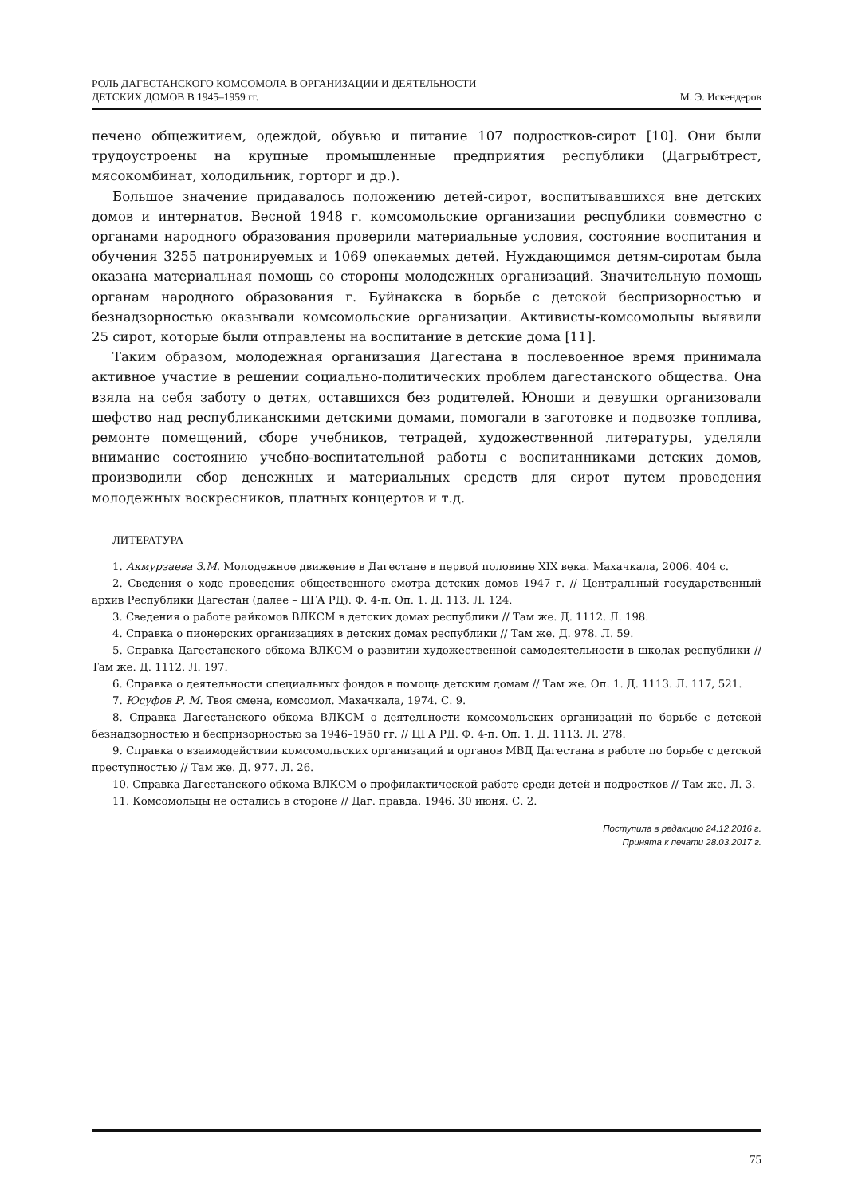РОЛЬ ДАГЕСТАНСКОГО КОМСОМОЛА В ОРГАНИЗАЦИИ И ДЕЯТЕЛЬНОСТИ
ДЕТСКИХ ДОМОВ В 1945–1959 гг.
М. Э. Искендеров
печено общежитием, одеждой, обувью и питание 107 подростков-сирот [10]. Они были трудоустроены на крупные промышленные предприятия республики (Дагрыбтрест, мясокомбинат, холодильник, горторг и др.).
Большое значение придавалось положению детей-сирот, воспитывавшихся вне детских домов и интернатов. Весной 1948 г. комсомольские организации республики совместно с органами народного образования проверили материальные условия, состояние воспитания и обучения 3255 патронируемых и 1069 опекаемых детей. Нуждающимся детям-сиротам была оказана материальная помощь со стороны молодежных организаций. Значительную помощь органам народного образования г. Буйнакска в борьбе с детской беспризорностью и безнадзорностью оказывали комсомольские организации. Активисты-комсомольцы выявили 25 сирот, которые были отправлены на воспитание в детские дома [11].
Таким образом, молодежная организация Дагестана в послевоенное время принимала активное участие в решении социально-политических проблем дагестанского общества. Она взяла на себя заботу о детях, оставшихся без родителей. Юноши и девушки организовали шефство над республиканскими детскими домами, помогали в заготовке и подвозке топлива, ремонте помещений, сборе учебников, тетрадей, художественной литературы, уделяли внимание состоянию учебно-воспитательной работы с воспитанниками детских домов, производили сбор денежных и материальных средств для сирот путем проведения молодежных воскресников, платных концертов и т.д.
ЛИТЕРАТУРА
1. Акмурзаева З.М. Молодежное движение в Дагестане в первой половине XIX века. Махачкала, 2006. 404 с.
2. Сведения о ходе проведения общественного смотра детских домов 1947 г. // Центральный государственный архив Республики Дагестан (далее – ЦГА РД). Ф. 4-п. Оп. 1. Д. 113. Л. 124.
3. Сведения о работе райкомов ВЛКСМ в детских домах республики // Там же. Д. 1112. Л. 198.
4. Справка о пионерских организациях в детских домах республики // Там же. Д. 978. Л. 59.
5. Справка Дагестанского обкома ВЛКСМ о развитии художественной самодеятельности в школах республики // Там же. Д. 1112. Л. 197.
6. Справка о деятельности специальных фондов в помощь детским домам // Там же. Оп. 1. Д. 1113. Л. 117, 521.
7. Юсуфов Р. М. Твоя смена, комсомол. Махачкала, 1974. С. 9.
8. Справка Дагестанского обкома ВЛКСМ о деятельности комсомольских организаций по борьбе с детской безнадзорностью и беспризорностью за 1946–1950 гг. // ЦГА РД. Ф. 4-п. Оп. 1. Д. 1113. Л. 278.
9. Справка о взаимодействии комсомольских организаций и органов МВД Дагестана в работе по борьбе с детской преступностью // Там же. Д. 977. Л. 26.
10. Справка Дагестанского обкома ВЛКСМ о профилактической работе среди детей и подростков // Там же. Л. 3.
11. Комсомольцы не остались в стороне // Даг. правда. 1946. 30 июня. С. 2.
Поступила в редакцию 24.12.2016 г.
Принята к печати 28.03.2017 г.
75